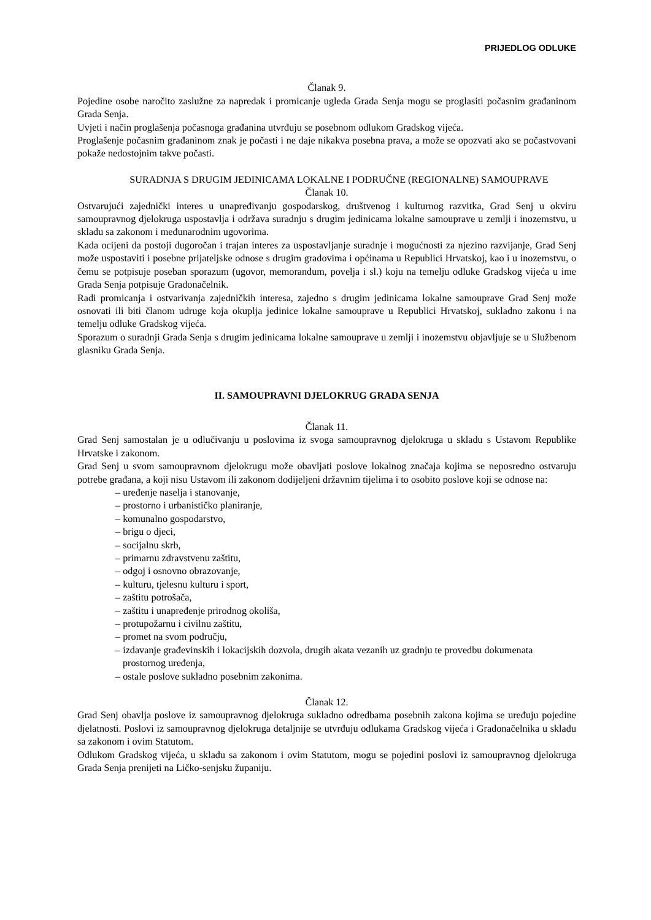PRIJEDLOG ODLUKE
Članak 9.
Pojedine osobe naročito zaslužne za napredak i promicanje ugleda Grada Senja mogu se proglasiti počasnim građaninom Grada Senja.
Uvjeti i način proglašenja počasnoga građanina utvrđuju se posebnom odlukom Gradskog vijeća.
Proglašenje počasnim građaninom znak je počasti i ne daje nikakva posebna prava, a može se opozvati ako se počastvovani pokaže nedostojnim takve počasti.
SURADNJA S DRUGIM JEDINICAMA LOKALNE I PODRUČNE (REGIONALNE) SAMOUPRAVE
Članak 10.
Ostvarujući zajednički interes u unapređivanju gospodarskog, društvenog i kulturnog razvitka, Grad Senj u okviru samoupravnog djelokruga uspostavlja i održava suradnju s drugim jedinicama lokalne samouprave u zemlji i inozemstvu, u skladu sa zakonom i međunarodnim ugovorima.
Kada ocijeni da postoji dugoročan i trajan interes za uspostavljanje suradnje i mogućnosti za njezino razvijanje, Grad Senj može uspostaviti i posebne prijateljske odnose s drugim gradovima i općinama u Republici Hrvatskoj, kao i u inozemstvu, o čemu se potpisuje poseban sporazum (ugovor, memorandum, povelja i sl.) koju na temelju odluke Gradskog vijeća u ime Grada Senja potpisuje Gradonačelnik.
Radi promicanja i ostvarivanja zajedničkih interesa, zajedno s drugim jedinicama lokalne samouprave Grad Senj može osnovati ili biti članom udruge koja okuplja jedinice lokalne samouprave u Republici Hrvatskoj, sukladno zakonu i na temelju odluke Gradskog vijeća.
Sporazum o suradnji Grada Senja s drugim jedinicama lokalne samouprave u zemlji i inozemstvu objavljuje se u Službenom glasniku Grada Senja.
II. SAMOUPRAVNI DJELOKRUG GRADA SENJA
Članak 11.
Grad Senj samostalan je u odlučivanju u poslovima iz svoga samoupravnog djelokruga u skladu s Ustavom Republike Hrvatske i zakonom.
Grad Senj u svom samoupravnom djelokrugu može obavljati poslove lokalnog značaja kojima se neposredno ostvaruju potrebe građana, a koji nisu Ustavom ili zakonom dodijeljeni državnim tijelima i to osobito poslove koji se odnose na:
– uređenje naselja i stanovanje,
– prostorno i urbanističko planiranje,
– komunalno gospodarstvo,
– brigu o djeci,
– socijalnu skrb,
– primarnu zdravstvenu zaštitu,
– odgoj i osnovno obrazovanje,
– kulturu, tjelesnu kulturu i sport,
– zaštitu potrošača,
– zaštitu i unapređenje prirodnog okoliša,
– protupožarnu i civilnu zaštitu,
– promet na svom području,
– izdavanje građevinskih i lokacijskih dozvola, drugih akata vezanih uz gradnju te provedbu dokumenata prostornog uređenja,
– ostale poslove sukladno posebnim zakonima.
Članak 12.
Grad Senj obavlja poslove iz samoupravnog djelokruga sukladno odredbama posebnih zakona kojima se uređuju pojedine djelatnosti. Poslovi iz samoupravnog djelokruga detaljnije se utvrđuju odlukama Gradskog vijeća i Gradonačelnika u skladu sa zakonom i ovim Statutom.
Odlukom Gradskog vijeća, u skladu sa zakonom i ovim Statutom, mogu se pojedini poslovi iz samoupravnog djelokruga Grada Senja prenijeti na Ličko-senjsku županiju.